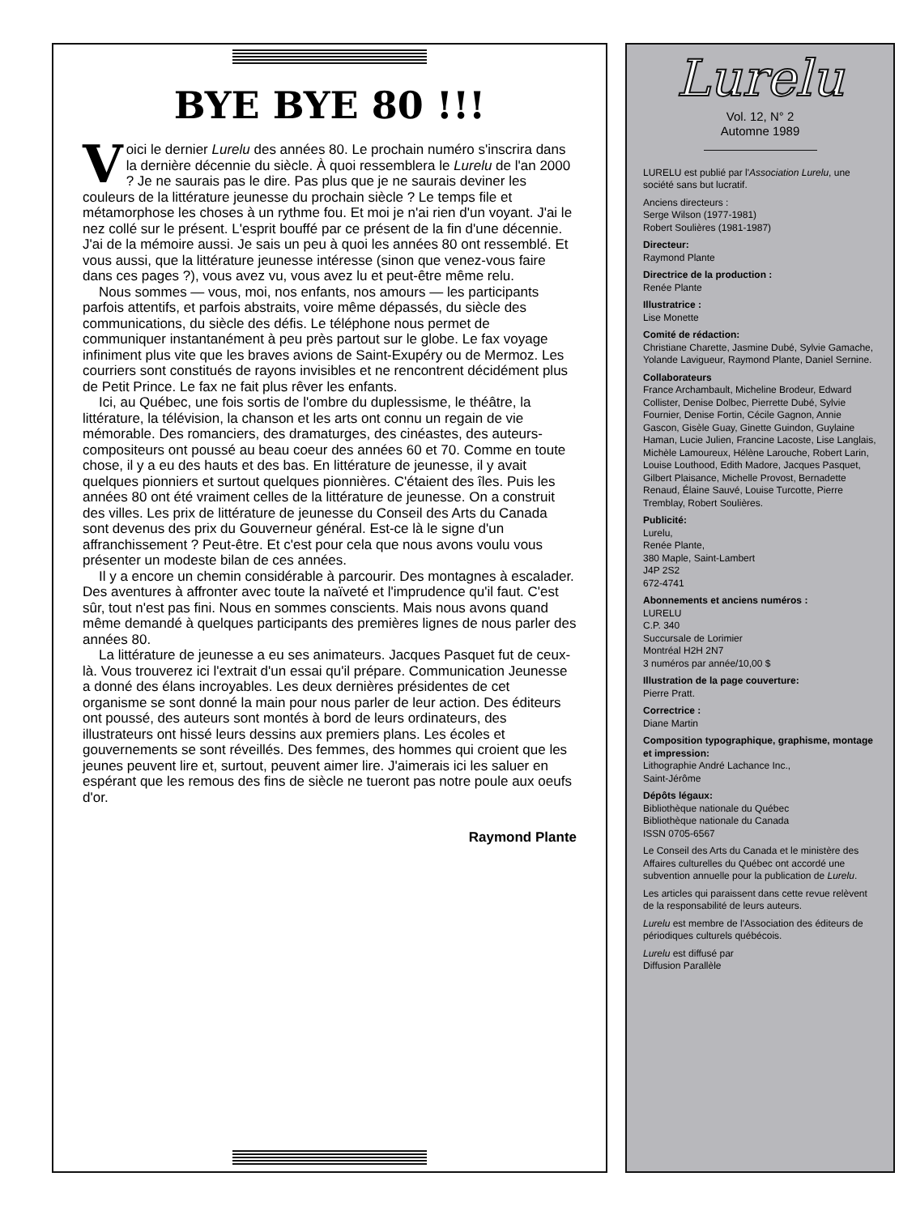BYE BYE 80 !!!
Voici le dernier Lurelu des années 80. Le prochain numéro s'inscrira dans la dernière décennie du siècle. À quoi ressemblera le Lurelu de l'an 2000 ? Je ne saurais pas le dire. Pas plus que je ne saurais deviner les couleurs de la littérature jeunesse du prochain siècle ? Le temps file et métamorphose les choses à un rythme fou. Et moi je n'ai rien d'un voyant. J'ai le nez collé sur le présent. L'esprit bouffé par ce présent de la fin d'une décennie. J'ai de la mémoire aussi. Je sais un peu à quoi les années 80 ont ressemblé. Et vous aussi, que la littérature jeunesse intéresse (sinon que venez-vous faire dans ces pages ?), vous avez vu, vous avez lu et peut-être même relu.
Nous sommes — vous, moi, nos enfants, nos amours — les participants parfois attentifs, et parfois abstraits, voire même dépassés, du siècle des communications, du siècle des défis. Le téléphone nous permet de communiquer instantanément à peu près partout sur le globe. Le fax voyage infiniment plus vite que les braves avions de Saint-Exupéry ou de Mermoz. Les courriers sont constitués de rayons invisibles et ne rencontrent décidément plus de Petit Prince. Le fax ne fait plus rêver les enfants.
Ici, au Québec, une fois sortis de l'ombre du duplessisme, le théâtre, la littérature, la télévision, la chanson et les arts ont connu un regain de vie mémorable. Des romanciers, des dramaturges, des cinéastes, des auteurs-compositeurs ont poussé au beau coeur des années 60 et 70. Comme en toute chose, il y a eu des hauts et des bas. En littérature de jeunesse, il y avait quelques pionniers et surtout quelques pionnières. C'étaient des îles. Puis les années 80 ont été vraiment celles de la littérature de jeunesse. On a construit des villes. Les prix de littérature de jeunesse du Conseil des Arts du Canada sont devenus des prix du Gouverneur général. Est-ce là le signe d'un affranchissement ? Peut-être. Et c'est pour cela que nous avons voulu vous présenter un modeste bilan de ces années.
Il y a encore un chemin considérable à parcourir. Des montagnes à escalader. Des aventures à affronter avec toute la naïveté et l'imprudence qu'il faut. C'est sûr, tout n'est pas fini. Nous en sommes conscients. Mais nous avons quand même demandé à quelques participants des premières lignes de nous parler des années 80.
La littérature de jeunesse a eu ses animateurs. Jacques Pasquet fut de ceux-là. Vous trouverez ici l'extrait d'un essai qu'il prépare. Communication Jeunesse a donné des élans incroyables. Les deux dernières présidentes de cet organisme se sont donné la main pour nous parler de leur action. Des éditeurs ont poussé, des auteurs sont montés à bord de leurs ordinateurs, des illustrateurs ont hissé leurs dessins aux premiers plans. Les écoles et gouvernements se sont réveillés. Des femmes, des hommes qui croient que les jeunes peuvent lire et, surtout, peuvent aimer lire. J'aimerais ici les saluer en espérant que les remous des fins de siècle ne tueront pas notre poule aux oeufs d'or.
Raymond Plante
Lurelu
Vol. 12, N° 2
Automne 1989
LURELU est publié par l'Association Lurelu, une société sans but lucratif.
Anciens directeurs :
Serge Wilson (1977-1981)
Robert Soulières (1981-1987)
Directeur:
Raymond Plante
Directrice de la production :
Renée Plante
Illustratrice :
Lise Monette
Comité de rédaction:
Christiane Charette, Jasmine Dubé, Sylvie Gamache, Yolande Lavigueur, Raymond Plante, Daniel Sernine.
Collaborateurs
France Archambault, Micheline Brodeur, Edward Collister, Denise Dolbec, Pierrette Dubé, Sylvie Fournier, Denise Fortin, Cécile Gagnon, Annie Gascon, Gisèle Guay, Ginette Guindon, Guylaine Haman, Lucie Julien, Francine Lacoste, Lise Langlais, Michèle Lamoureux, Hélène Larouche, Robert Larin, Louise Louthood, Edith Madore, Jacques Pasquet, Gilbert Plaisance, Michelle Provost, Bernadette Renaud, Élaine Sauvé, Louise Turcotte, Pierre Tremblay, Robert Soulières.
Publicité:
Lurelu,
Renée Plante,
380 Maple, Saint-Lambert
J4P 2S2
672-4741
Abonnements et anciens numéros :
LURELU
C.P. 340
Succursale de Lorimier
Montréal H2H 2N7
3 numéros par année/10,00 $
Illustration de la page couverture:
Pierre Pratt.
Correctrice :
Diane Martin
Composition typographique, graphisme, montage et impression:
Lithographie André Lachance Inc.,
Saint-Jérôme
Dépôts légaux:
Bibliothèque nationale du Québec
Bibliothèque nationale du Canada
ISSN 0705-6567
Le Conseil des Arts du Canada et le ministère des Affaires culturelles du Québec ont accordé une subvention annuelle pour la publication de Lurelu.
Les articles qui paraissent dans cette revue relèvent de la responsabilité de leurs auteurs.
Lurelu est membre de l'Association des éditeurs de périodiques culturels québécois.
Lurelu est diffusé par
Diffusion Parallèle